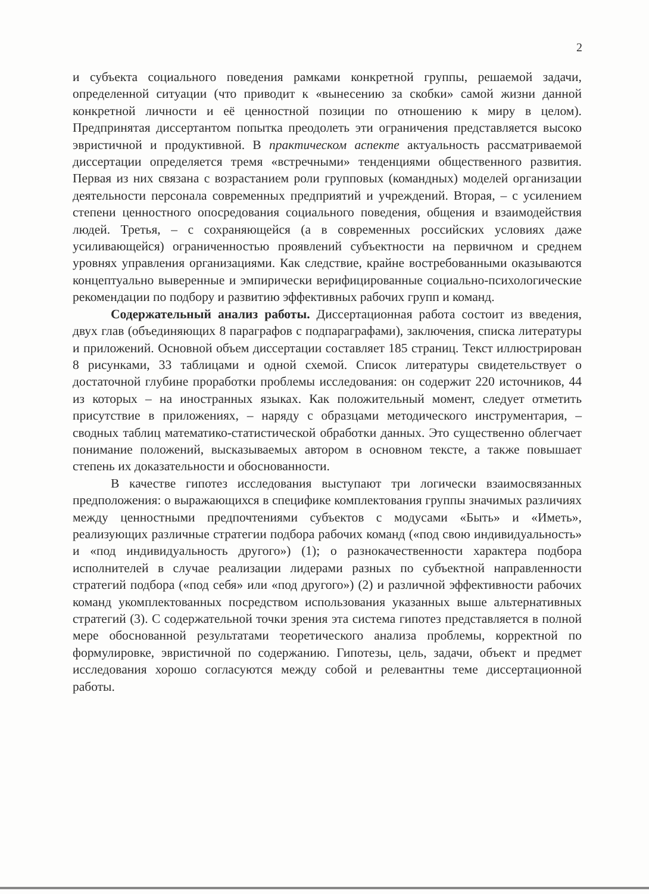2
и субъекта социального поведения рамками конкретной группы, решаемой задачи, определенной ситуации (что приводит к «вынесению за скобки» самой жизни данной конкретной личности и её ценностной позиции по отношению к миру в целом). Предпринятая диссертантом попытка преодолеть эти ограничения представляется высоко эвристичной и продуктивной. В практическом аспекте актуальность рассматриваемой диссертации определяется тремя «встречными» тенденциями общественного развития. Первая из них связана с возрастанием роли групповых (командных) моделей организации деятельности персонала современных предприятий и учреждений. Вторая, – с усилением степени ценностного опосредования социального поведения, общения и взаимодействия людей. Третья, – с сохраняющейся (а в современных российских условиях даже усиливающейся) ограниченностью проявлений субъектности на первичном и среднем уровнях управления организациями. Как следствие, крайне востребованными оказываются концептуально выверенные и эмпирически верифицированные социально-психологические рекомендации по подбору и развитию эффективных рабочих групп и команд.
Содержательный анализ работы. Диссертационная работа состоит из введения, двух глав (объединяющих 8 параграфов с подпараграфами), заключения, списка литературы и приложений. Основной объем диссертации составляет 185 страниц. Текст иллюстрирован 8 рисунками, 33 таблицами и одной схемой. Список литературы свидетельствует о достаточной глубине проработки проблемы исследования: он содержит 220 источников, 44 из которых – на иностранных языках. Как положительный момент, следует отметить присутствие в приложениях, – наряду с образцами методического инструментария, – сводных таблиц математико-статистической обработки данных. Это существенно облегчает понимание положений, высказываемых автором в основном тексте, а также повышает степень их доказательности и обоснованности.
В качестве гипотез исследования выступают три логически взаимосвязанных предположения: о выражающихся в специфике комплектования группы значимых различиях между ценностными предпочтениями субъектов с модусами «Быть» и «Иметь», реализующих различные стратегии подбора рабочих команд («под свою индивидуальность» и «под индивидуальность другого») (1); о разнокачественности характера подбора исполнителей в случае реализации лидерами разных по субъектной направленности стратегий подбора («под себя» или «под другого») (2) и различной эффективности рабочих команд укомплектованных посредством использования указанных выше альтернативных стратегий (3). С содержательной точки зрения эта система гипотез представляется в полной мере обоснованной результатами теоретического анализа проблемы, корректной по формулировке, эвристичной по содержанию. Гипотезы, цель, задачи, объект и предмет исследования хорошо согласуются между собой и релевантны теме диссертационной работы.